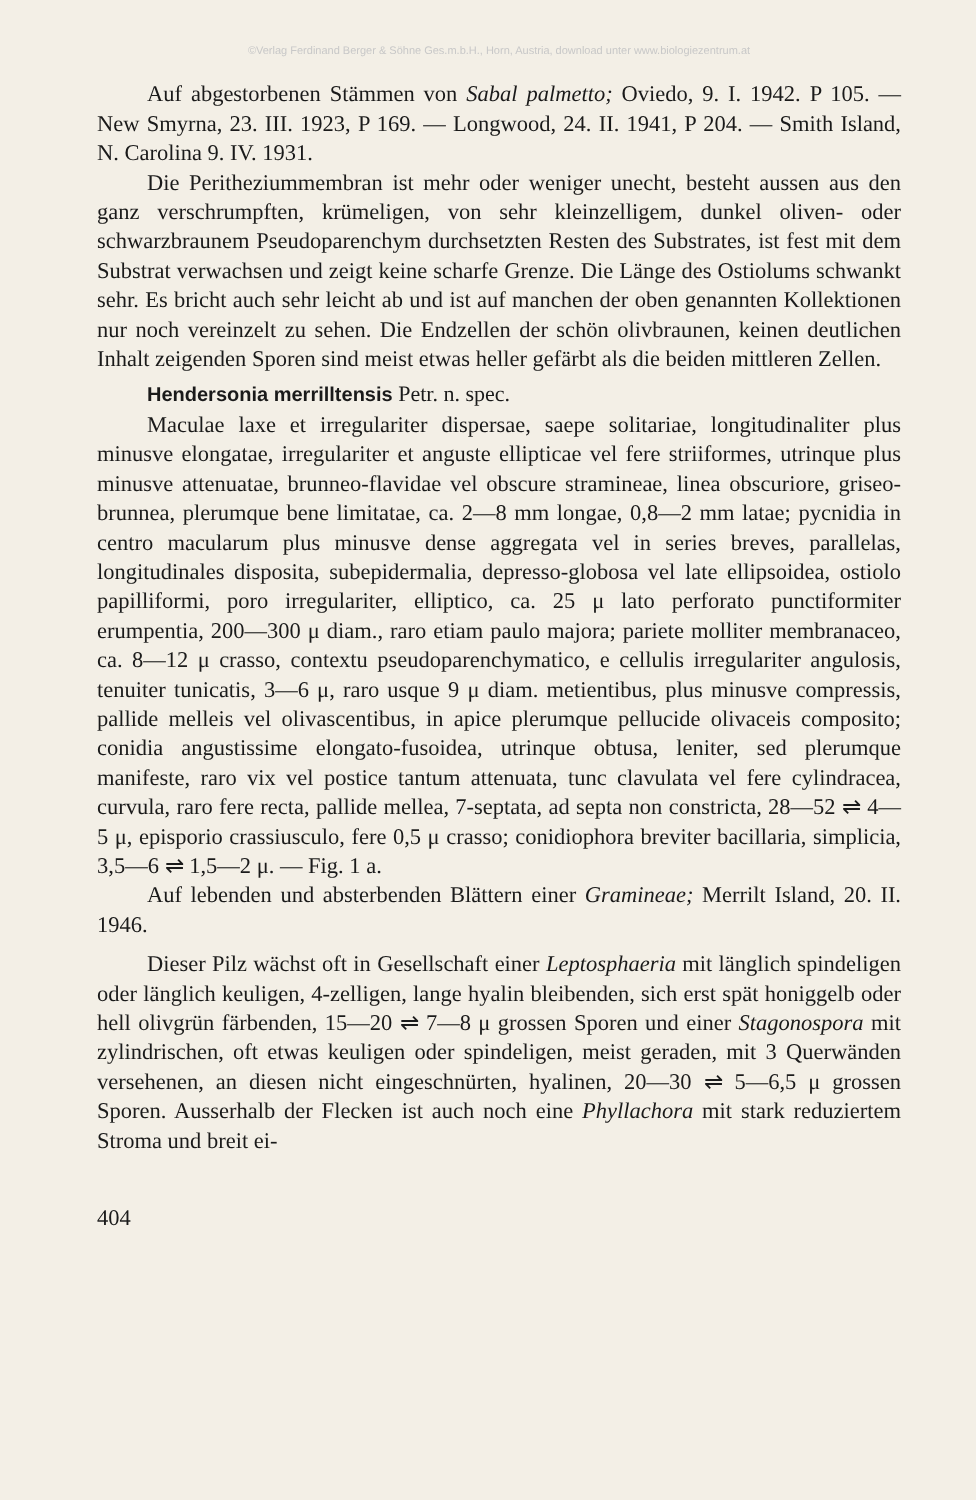©Verlag Ferdinand Berger & Söhne Ges.m.b.H., Horn, Austria, download unter www.biologiezentrum.at
Auf abgestorbenen Stämmen von Sabal palmetto; Oviedo, 9. I. 1942. P 105. — New Smyrna, 23. III. 1923, P 169. — Longwood, 24. II. 1941, P 204. — Smith Island, N. Carolina 9. IV. 1931.
Die Peritheziummembran ist mehr oder weniger unecht, besteht aussen aus den ganz verschrumpften, krümeligen, von sehr kleinzelligem, dunkel oliven- oder schwarzbraunem Pseudoparenchym durchsetzten Resten des Substrates, ist fest mit dem Substrat verwachsen und zeigt keine scharfe Grenze. Die Länge des Ostiolums schwankt sehr. Es bricht auch sehr leicht ab und ist auf manchen der oben genannten Kollektionen nur noch vereinzelt zu sehen. Die Endzellen der schön olivbraunen, keinen deutlichen Inhalt zeigenden Sporen sind meist etwas heller gefärbt als die beiden mittleren Zellen.
Hendersonia merrilltensis Petr. n. spec.
Maculae laxe et irregulariter dispersae, saepe solitariae, longitudinaliter plus minusve elongatae, irregulariter et anguste ellipticae vel fere striiformes, utrinque plus minusve attenuatae, brunneo-flavidae vel obscure stramineae, linea obscuriore, griseo-brunnea, plerumque bene limitatae, ca. 2—8 mm longae, 0,8—2 mm latae; pycnidia in centro macularum plus minusve dense aggregata vel in series breves, parallelas, longitudinales disposita, subepidermalia, depresso-globosa vel late ellipsoidea, ostiolo papilliformi, poro irregulariter, elliptico, ca. 25 μ lato perforato punctiformiter erumpentia, 200—300 μ diam., raro etiam paulo majora; pariete molliter membranaceo, ca. 8—12 μ crasso, contextu pseudoparenchymatico, e cellulis irregulariter angulosis, tenuiter tunicatis, 3—6 μ, raro usque 9 μ diam. metientibus, plus minusve compressis, pallide melleis vel olivascentibus, in apice plerumque pellucide olivaceis composito; conidia angustissime elongato-fusoidea, utrinque obtusa, leniter, sed plerumque manifeste, raro vix vel postice tantum attenuata, tunc clavulata vel fere cylindracea, curvula, raro fere recta, pallide mellea, 7-septata, ad septa non constricta, 28—52 ⇌ 4—5 μ, episporio crassiusculo, fere 0,5 μ crasso; conidiophora breviter bacillaria, simplicia, 3,5—6 ⇌ 1,5—2 μ. — Fig. 1 a.
Auf lebenden und absterbenden Blättern einer Gramineae; Merrilt Island, 20. II. 1946.
Dieser Pilz wächst oft in Gesellschaft einer Leptosphaeria mit länglich spindeligen oder länglich keuligen, 4-zelligen, lange hyalin bleibenden, sich erst spät honiggelb oder hell olivgrün färbenden, 15—20 ⇌ 7—8 μ grossen Sporen und einer Stagonospora mit zylindrischen, oft etwas keuligen oder spindeligen, meist geraden, mit 3 Querwänden versehenen, an diesen nicht eingeschnürten, hyalinen, 20—30 ⇌ 5—6,5 μ grossen Sporen. Ausserhalb der Flecken ist auch noch eine Phyllachora mit stark reduziertem Stroma und breit ei-
404